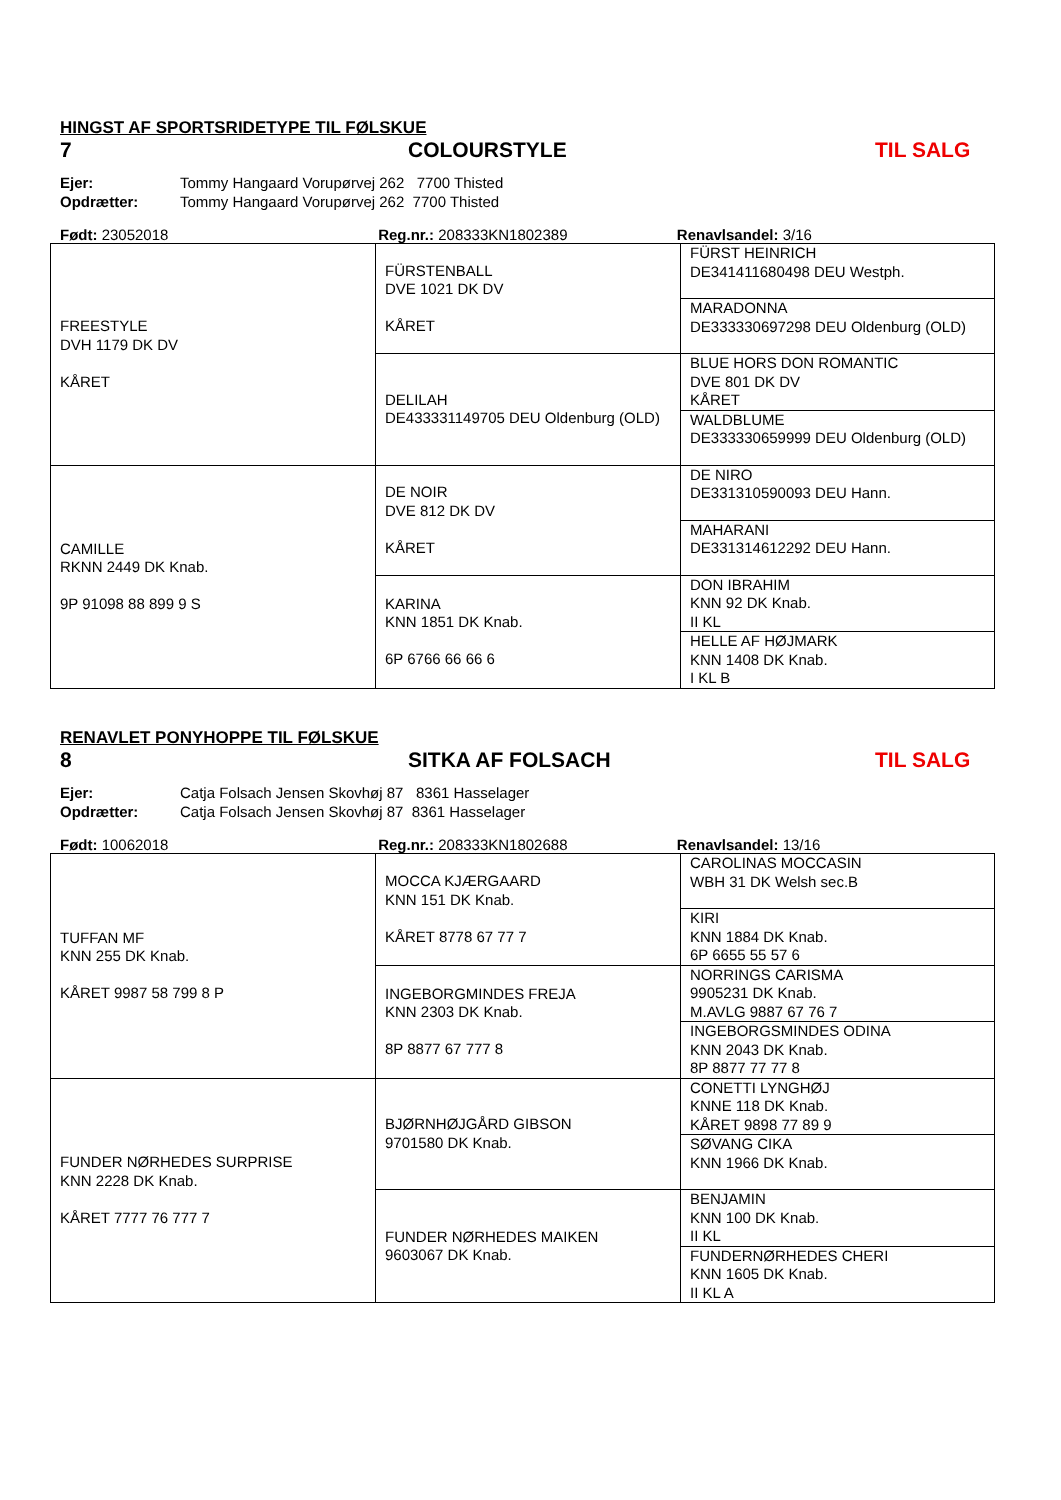HINGST AF SPORTSRIDETYPE TIL FØLSKUE
7 COLOURSTYLE TIL SALG
Ejer: Tommy Hangaard Vorupørvej 262 7700 Thisted
Opdrætter: Tommy Hangaard Vorupørvej 262 7700 Thisted
Født: 23052018 Reg.nr.: 208333KN1802389 Renavlsandel: 3/16
| FREESTYLE DVH 1179 DK DV KÅRET | FÜRSTENBALL DVE 1021 DK DV KÅRET | FÜRST HEINRICH DE341411680498 DEU Westph. |
| | | MARADONNA DE333330697298 DEU Oldenburg (OLD) |
| | DELILAH DE433331149705 DEU Oldenburg (OLD) | BLUE HORS DON ROMANTIC DVE 801 DK DV KÅRET |
| | | WALDBLUME DE333330659999 DEU Oldenburg (OLD) |
| CAMILLE RKNN 2449 DK Knab. 9P 91098 88 899 9 S | DE NOIR DVE 812 DK DV KÅRET | DE NIRO DE331310590093 DEU Hann. |
| | | MAHARANI DE331314612292 DEU Hann. |
| | KARINA KNN 1851 DK Knab. 6P 6766 66 66 6 | DON IBRAHIM KNN 92 DK Knab. II KL |
| | | HELLE AF HØJMARK KNN 1408 DK Knab. I KL B |
RENAVLET PONYHOPPE TIL FØLSKUE
8 SITKA AF FOLSACH TIL SALG
Ejer: Catja Folsach Jensen Skovhøj 87 8361 Hasselager
Opdrætter: Catja Folsach Jensen Skovhøj 87 8361 Hasselager
Født: 10062018 Reg.nr.: 208333KN1802688 Renavlsandel: 13/16
| TUFFAN MF KNN 255 DK Knab. KÅRET 9987 58 799 8 P | MOCCA KJÆRGAARD KNN 151 DK Knab. KÅRET 8778 67 77 7 | CAROLINAS MOCCASIN WBH 31 DK Welsh sec.B |
| | | KIRI KNN 1884 DK Knab. 6P 6655 55 57 6 |
| | INGEBORGMINDES FREJA KNN 2303 DK Knab. 8P 8877 67 777 8 | NORRINGS CARISMA 9905231 DK Knab. M.AVLG 9887 67 76 7 |
| | | INGEBORGSMINDES ODINA KNN 2043 DK Knab. 8P 8877 77 77 8 |
| FUNDER NØRHEDES SURPRISE KNN 2228 DK Knab. KÅRET 7777 76 777 7 | BJØRNHØJGÅRD GIBSON 9701580 DK Knab. | CONETTI LYNGHØJ KNNE 118 DK Knab. KÅRET 9898 77 89 9 |
| | | SØVANG CIKA KNN 1966 DK Knab. |
| | FUNDER NØRHEDES MAIKEN 9603067 DK Knab. | BENJAMIN KNN 100 DK Knab. II KL |
| | | FUNDERNØRHEDES CHERI KNN 1605 DK Knab. II KL A |